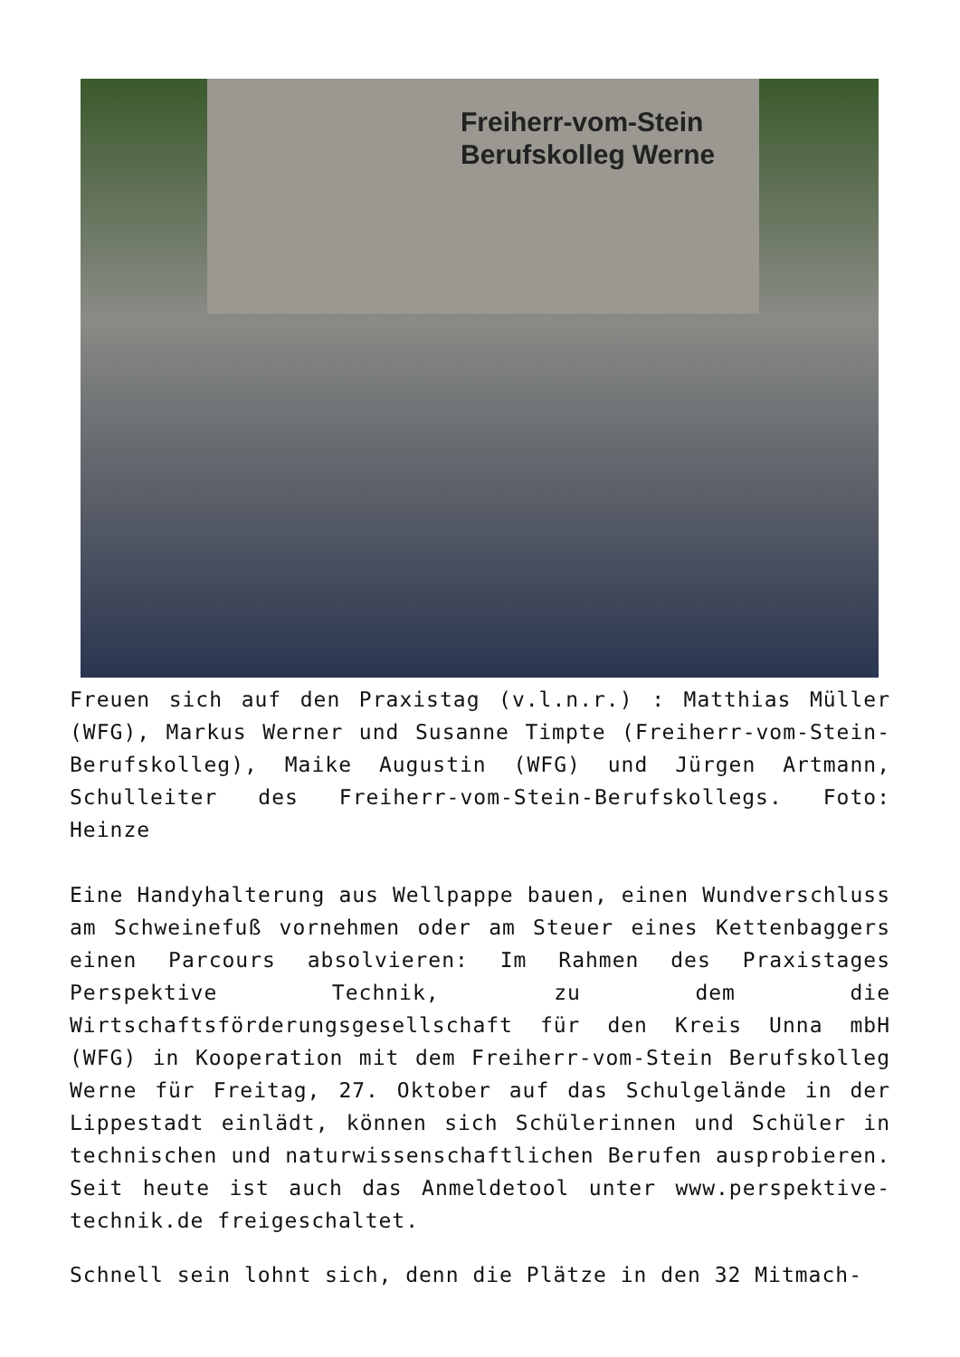Freiherr-vom-Stein
Berufskolleg Werne
Freuen sich auf den Praxistag (v.l.n.r.) : Matthias Müller (WFG), Markus Werner und Susanne Timpte (Freiherr-vom-Stein-Berufskolleg), Maike Augustin (WFG) und Jürgen Artmann, Schulleiter des Freiherr-vom-Stein-Berufskollegs. Foto: Heinze
Eine Handyhalterung aus Wellpappe bauen, einen Wundverschluss am Schweinefuß vornehmen oder am Steuer eines Kettenbaggers einen Parcours absolvieren: Im Rahmen des Praxistages Perspektive Technik, zu dem die Wirtschaftsförderungsgesellschaft für den Kreis Unna mbH (WFG) in Kooperation mit dem Freiherr-vom-Stein Berufskolleg Werne für Freitag, 27. Oktober auf das Schulgelände in der Lippestadt einlädt, können sich Schülerinnen und Schüler in technischen und naturwissenschaftlichen Berufen ausprobieren. Seit heute ist auch das Anmeldetool unter www.perspektive-technik.de freigeschaltet.
Schnell sein lohnt sich, denn die Plätze in den 32 Mitmach-